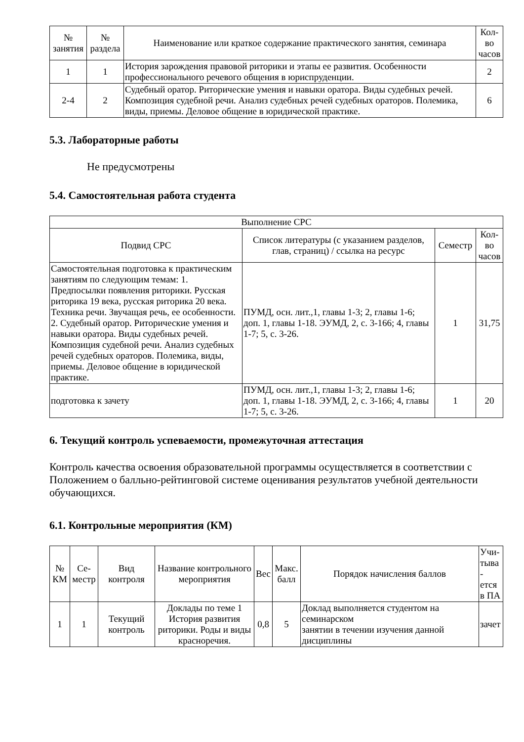| № занятия | № раздела | Наименование или краткое содержание практического занятия, семинара | Кол- во часов |
| --- | --- | --- | --- |
| 1 | 1 | История зарождения правовой риторики и этапы ее развития. Особенности профессионального речевого общения в юриспруденции. | 2 |
| 2-4 | 2 | Судебный оратор. Риторические умения и навыки оратора. Виды судебных речей. Композиция судебной речи. Анализ судебных речей судебных ораторов. Полемика, виды, приемы. Деловое общение в юридической практике. | 6 |
5.3. Лабораторные работы
Не предусмотрены
5.4. Самостоятельная работа студента
| Выполнение СРС | | | |
| --- | --- | --- | --- |
| Подвид СРС | Список литературы (с указанием разделов, глав, страниц) / ссылка на ресурс | Семестр | Кол- во часов |
| Самостоятельная подготовка к практическим занятиям по следующим темам: 1. Предпосылки появления риторики. Русская риторика 19 века, русская риторика 20 века. Техника речи. Звучащая речь, ее особенности. 2. Судебный оратор. Риторические умения и навыки оратора. Виды судебных речей. Композиция судебной речи. Анализ судебных речей судебных ораторов. Полемика, виды, приемы. Деловое общение в юридической практике. | ПУМД, осн. лит.,1, главы 1-3; 2, главы 1-6; доп. 1, главы 1-18. ЭУМД, 2, с. 3-166; 4, главы 1-7; 5, с. 3-26. | 1 | 31,75 |
| подготовка к зачету | ПУМД, осн. лит.,1, главы 1-3; 2, главы 1-6; доп. 1, главы 1-18. ЭУМД, 2, с. 3-166; 4, главы 1-7; 5, с. 3-26. | 1 | 20 |
6. Текущий контроль успеваемости, промежуточная аттестация
Контроль качества освоения образовательной программы осуществляется в соответствии с Положением о балльно-рейтинговой системе оценивания результатов учебной деятельности обучающихся.
6.1. Контрольные мероприятия (КМ)
| № КМ | Се- местр | Вид контроля | Название контрольного мероприятия | Вес | Макс. балл | Порядок начисления баллов | Учи- тыва - ется в ПА |
| --- | --- | --- | --- | --- | --- | --- | --- |
| 1 | 1 | Текущий контроль | Доклады по теме 1 История развития риторики. Роды и виды красноречия. | 0,8 | 5 | Доклад выполняется студентом на семинарском занятии в течении изучения данной дисциплины | зачет |